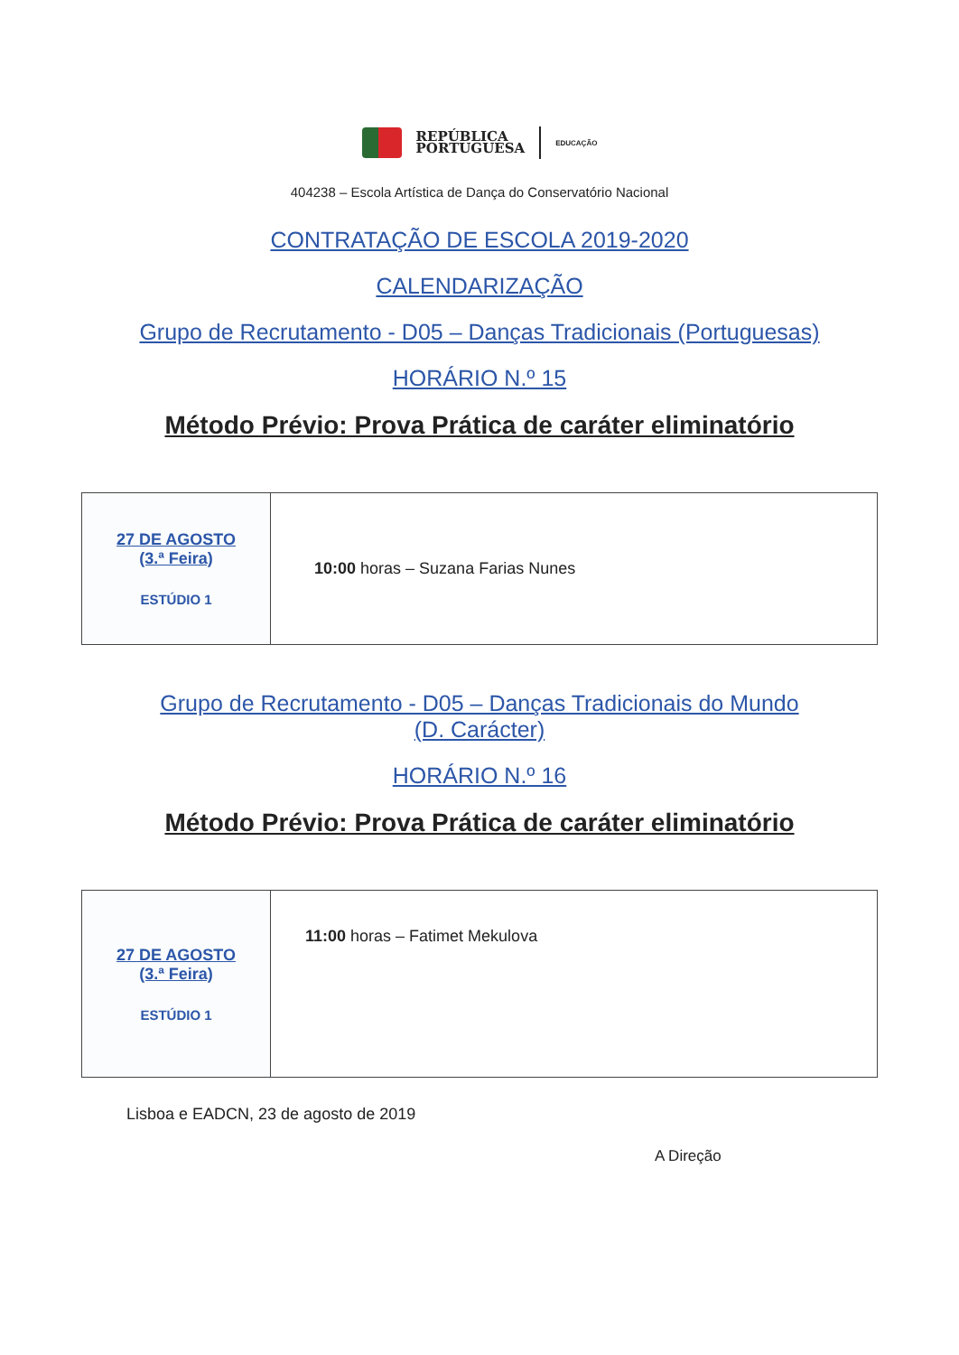REPÚBLICA
PORTUGUESA
EDUCAÇÃO
404238 – Escola Artística de Dança do Conservatório Nacional
CONTRATAÇÃO DE ESCOLA 2019-2020
CALENDARIZAÇÃO
Grupo de Recrutamento - D05 – Danças Tradicionais (Portuguesas)
HORÁRIO N.º 15
Método Prévio: Prova Prática de caráter eliminatório
| 27 DE AGOSTO (3.ª Feira) ESTÚDIO 1 | 10:00 horas – Suzana Farias Nunes |
Grupo de Recrutamento - D05 – Danças Tradicionais do Mundo
(D. Carácter)
HORÁRIO N.º 16
Método Prévio: Prova Prática de caráter eliminatório
| 27 DE AGOSTO (3.ª Feira) ESTÚDIO 1 | 11:00 horas – Fatimet Mekulova |
Lisboa e EADCN, 23 de agosto de 2019
A Direção